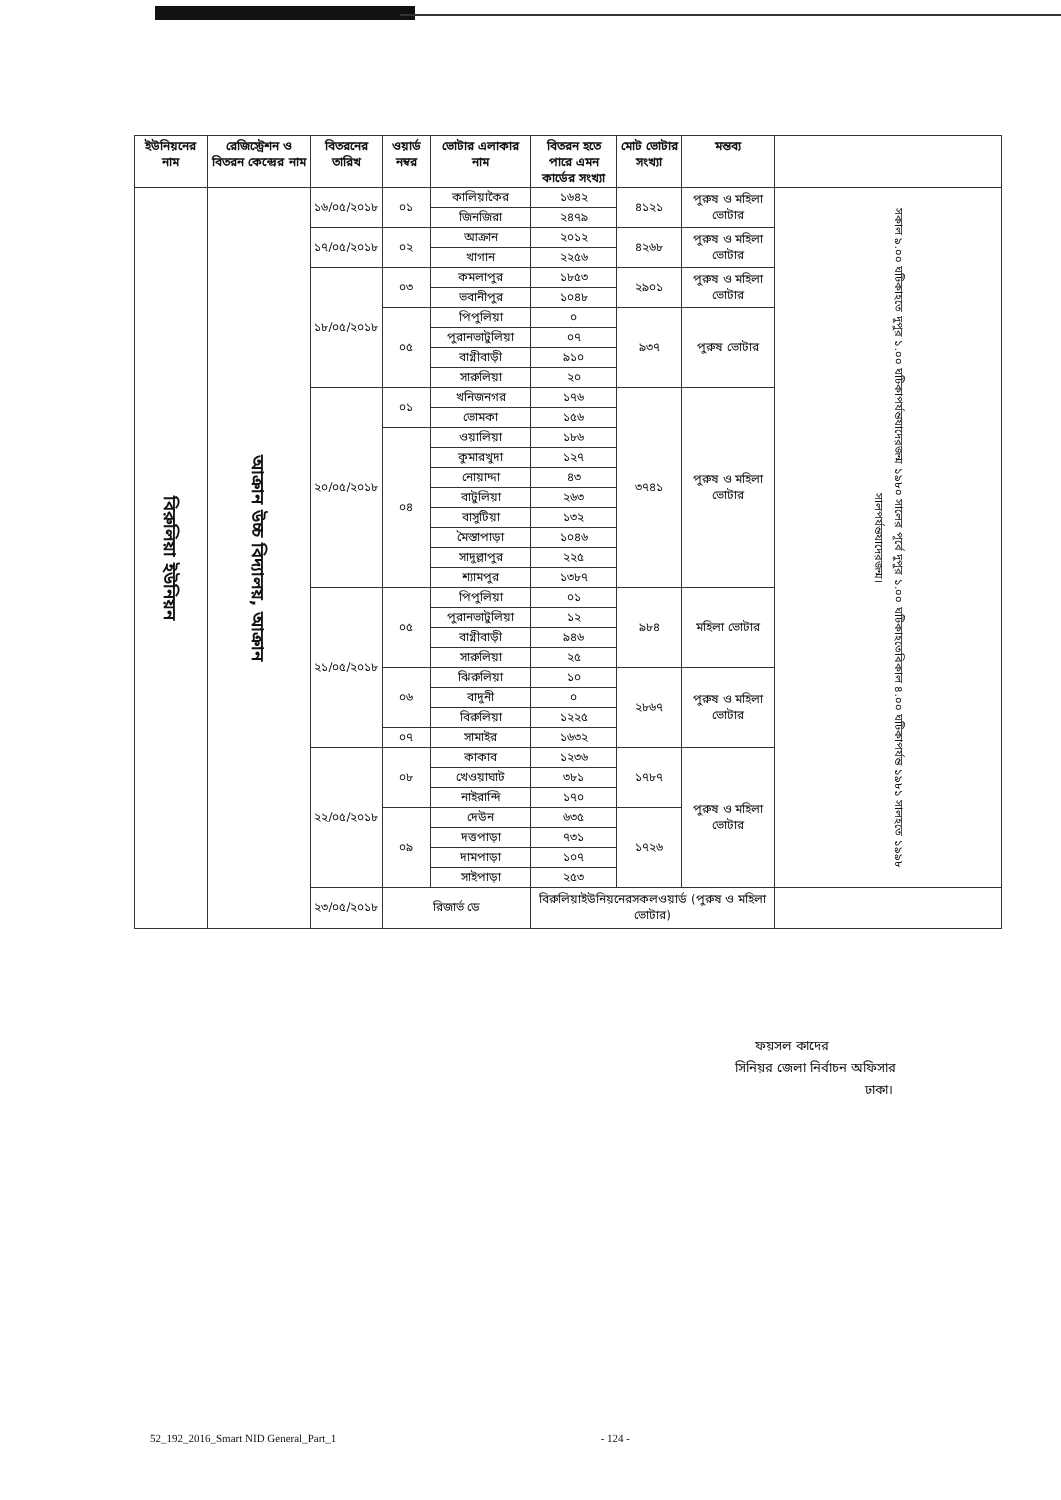| ইউনিয়নের নাম | রেজিস্ট্রেশন ও বিতরন কেন্দ্রের নাম | বিতরনের তারিখ | ওয়ার্ড নম্বর | ভোটার এলাকার নাম | বিতরন হতে পারে এমন কার্ডের সংখ্যা | মোট ভোটার সংখ্যা | মন্তব্য | |
| --- | --- | --- | --- | --- | --- | --- | --- | --- |
| বিরুলিয়া ইউনিয়ন | আক্রান উচ্চ বিদ্যালয়, আক্রান | ১৬/০৫/২০১৮ | ০১ | কালিয়াকৈর | ১৬৪২ | ৪১২১ | পুরুষ ও মহিলা ভোটার | সকাল ৯.০০ ঘটিকাহতে দুপুর ১.০০ ঘটিকাপর্যন্তযাদেরজন্ম ১৯৮০ সালের পূর্বে দুপুর ১.০০ ঘটিকাহতেবিকাল ৪.০০ ঘটিকাপর্যন্ত ১৯৮১ সালহতে ১৯৯৮ সালপর্যন্তযাদেরজন্ম। |
| | | | | জিনজিরা | ২৪৭৯ | | | |
| | | ১৭/০৫/২০১৮ | ০২ | আক্রান | ২০১২ | ৪২৬৮ | পুরুষ ও মহিলা ভোটার | |
| | | | | খাগান | ২২৫৬ | | | |
| | | ১৮/০৫/২০১৮ | ০৩ | কমলাপুর | ১৮৫৩ | ২৯০১ | পুরুষ ও মহিলা ভোটার | |
| | | | | ভবানীপুর | ১০৪৮ | | | |
| | | | ০৫ | পিপুলিয়া | ০ | ৯৩৭ | পুরুষ ভোটার | |
| | | | | পুরানভাটুলিয়া | ০৭ | | | |
| | | | | বাগ্নীবাড়ী | ৯১০ | | | |
| | | | | সারুলিয়া | ২০ | | | |
| | | ২০/০৫/২০১৮ | ০১ | খনিজনগর | ১৭৬ | ৩৭৪১ | পুরুষ ও মহিলা ভোটার | |
| | | | | ভোমকা | ১৫৬ | | | |
| | | | ০৪ | ওয়ালিয়া | ১৮৬ | | | |
| | | | | কুমারখুদা | ১২৭ | | | |
| | | | | নোয়াদ্দা | ৪৩ | | | |
| | | | | বাটুলিয়া | ২৬৩ | | | |
| | | | | বাসুটিয়া | ১৩২ | | | |
| | | | | মৈস্তাপাড়া | ১০৪৬ | | | |
| | | | | সাদুল্লাপুর | ২২৫ | | | |
| | | | | শ্যামপুর | ১৩৮৭ | | | |
| | | ২১/০৫/২০১৮ | ০৫ | পিপুলিয়া | ০১ | ৯৮৪ | মহিলা ভোটার | |
| | | | | পুরানভাটুলিয়া | ১২ | | | |
| | | | | বাগ্নীবাড়ী | ৯৪৬ | | | |
| | | | | সারুলিয়া | ২৫ | | | |
| | | | ০৬ | ঝিরুলিয়া | ১০ | ২৮৬৭ | পুরুষ ও মহিলা ভোটার | |
| | | | | বাদুনী | ০ | | | |
| | | | | বিরুলিয়া | ১২২৫ | | | |
| | | | ০৭ | সামাইর | ১৬৩২ | | | |
| | | ২২/০৫/২০১৮ | ০৮ | কাকাব | ১২৩৬ | ১৭৮৭ | পুরুষ ও মহিলা ভোটার | |
| | | | | খেওয়াঘাট | ৩৮১ | | | |
| | | | | নাইরান্দি | ১৭০ | | | |
| | | | ০৯ | দেউন | ৬৩৫ | ১৭২৬ | | |
| | | | | দত্তপাড়া | ৭৩১ | | | |
| | | | | দামপাড়া | ১০৭ | | | |
| | | | | সাইপাড়া | ২৫৩ | | | |
| | | ২৩/০৫/২০১৮ | রিজার্ভ ডে | | বিরুলিয়াইউনিয়নেরসকলওয়ার্ড (পুরুষ ও মহিলা ভোটার) | | | |
ফয়সল কাদের
সিনিয়র জেলা নির্বাচন অফিসার
ঢাকা।
52_192_2016_Smart NID General_Part_1 - 124 -